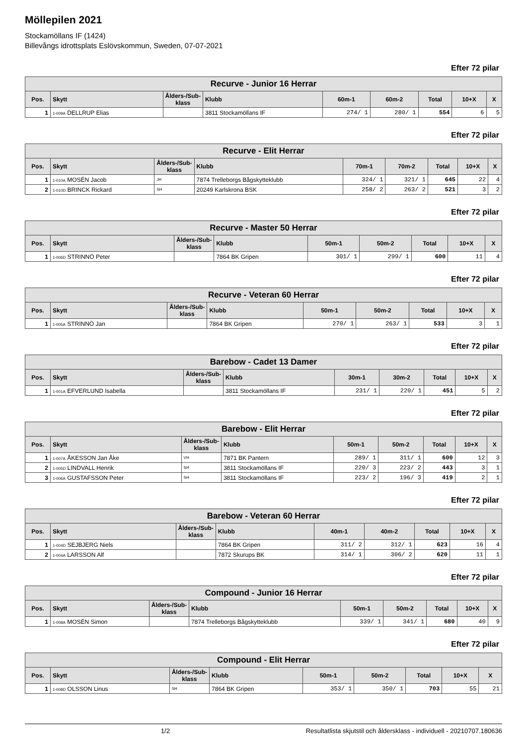Möllepilen 2021
Stockamöllans IF (1424)
Billevångs idrottsplats Eslövskommun, Sweden, 07-07-2021
Efter 72 pilar
| Recurve - Junior 16 Herrar | | | | | | | | |
| --- | --- | --- | --- | --- | --- | --- | --- | --- |
| Pos. | Skytt | Ålders-/Sub-klass | Klubb | 60m-1 | 60m-2 | Total | 10+X | X |
| 1 | 1-009A DELLRUP Elias | | 3811 Stockamöllans IF | 274/ 1 | 280/ 1 | 554 | 6 | 5 |
Efter 72 pilar
| Recurve - Elit Herrar | | | | | | | | |
| --- | --- | --- | --- | --- | --- | --- | --- | --- |
| Pos. | Skytt | Ålders-/Sub-klass | Klubb | 70m-1 | 70m-2 | Total | 10+X | X |
| 1 | 1-010A MOSÉN Jacob | JH | 7874 Trelleborgs Bågskytteklubb | 324/ 1 | 321/ 1 | 645 | 22 | 4 |
| 2 | 1-010D BRINCK Rickard | SH | 20249 Karlskrona BSK | 258/ 2 | 263/ 2 | 521 | 3 | 2 |
Efter 72 pilar
| Recurve - Master 50 Herrar | | | | | | | | |
| --- | --- | --- | --- | --- | --- | --- | --- | --- |
| Pos. | Skytt | Ålders-/Sub-klass | Klubb | 50m-1 | 50m-2 | Total | 10+X | X |
| 1 | 1-006D STRINNÖ Peter | | 7864 BK Gripen | 301/ 1 | 299/ 1 | 600 | 11 | 4 |
Efter 72 pilar
| Recurve - Veteran 60 Herrar | | | | | | | | |
| --- | --- | --- | --- | --- | --- | --- | --- | --- |
| Pos. | Skytt | Ålders-/Sub-klass | Klubb | 50m-1 | 50m-2 | Total | 10+X | X |
| 1 | 1-005A STRINNÖ Jan | | 7864 BK Gripen | 270/ 1 | 263/ 1 | 533 | 3 | 1 |
Efter 72 pilar
| Barebow - Cadet 13 Damer | | | | | | | | |
| --- | --- | --- | --- | --- | --- | --- | --- | --- |
| Pos. | Skytt | Ålders-/Sub-klass | Klubb | 30m-1 | 30m-2 | Total | 10+X | X |
| 1 | 1-001A EFVERLUND Isabella | | 3811 Stockamöllans IF | 231/ 1 | 220/ 1 | 451 | 5 | 2 |
Efter 72 pilar
| Barebow - Elit Herrar | | | | | | | | |
| --- | --- | --- | --- | --- | --- | --- | --- | --- |
| Pos. | Skytt | Ålders-/Sub-klass | Klubb | 50m-1 | 50m-2 | Total | 10+X | X |
| 1 | 1-007A ÅKESSON Jan Åke | VH | 7871 BK Pantern | 289/ 1 | 311/ 1 | 600 | 12 | 3 |
| 2 | 1-005D LINDVALL Henrik | SH | 3811 Stockamöllans IF | 220/ 3 | 223/ 2 | 443 | 3 | 1 |
| 3 | 1-006A GUSTAFSSON Peter | SH | 3811 Stockamöllans IF | 223/ 2 | 196/ 3 | 419 | 2 | 1 |
Efter 72 pilar
| Barebow - Veteran 60 Herrar | | | | | | | | |
| --- | --- | --- | --- | --- | --- | --- | --- | --- |
| Pos. | Skytt | Ålders-/Sub-klass | Klubb | 40m-1 | 40m-2 | Total | 10+X | X |
| 1 | 1-004D SEJBJERG Niels | | 7864 BK Gripen | 311/ 2 | 312/ 1 | 623 | 16 | 4 |
| 2 | 1-004A LARSSON Alf | | 7872 Skurups BK | 314/ 1 | 306/ 2 | 620 | 11 | 1 |
Efter 72 pilar
| Compound - Junior 16 Herrar | | | | | | | | |
| --- | --- | --- | --- | --- | --- | --- | --- | --- |
| Pos. | Skytt | Ålders-/Sub-klass | Klubb | 50m-1 | 50m-2 | Total | 10+X | X |
| 1 | 1-008A MOSÉN Simon | | 7874 Trelleborgs Bågskytteklubb | 339/ 1 | 341/ 1 | 680 | 40 | 9 |
Efter 72 pilar
| Compound - Elit Herrar | | | | | | | | |
| --- | --- | --- | --- | --- | --- | --- | --- | --- |
| Pos. | Skytt | Ålders-/Sub-klass | Klubb | 50m-1 | 50m-2 | Total | 10+X | X |
| 1 | 1-008D OLSSON Linus | SH | 7864 BK Gripen | 353/ 1 | 350/ 1 | 703 | 55 | 21 |
1/2 Resultatlista skjutstil och åldersklass - individuell - 20210707.180636